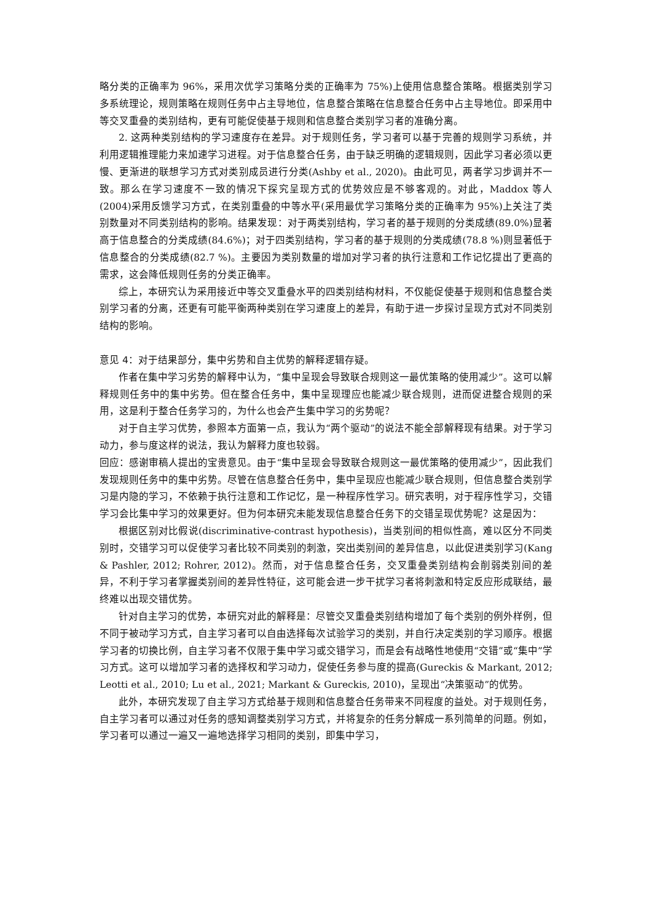略分类的正确率为 96%，采用次优学习策略分类的正确率为 75%)上使用信息整合策略。根据类别学习多系统理论，规则策略在规则任务中占主导地位，信息整合策略在信息整合任务中占主导地位。即采用中等交叉重叠的类别结构，更有可能促使基于规则和信息整合类别学习者的准确分离。
2. 这两种类别结构的学习速度存在差异。对于规则任务，学习者可以基于完善的规则学习系统，并利用逻辑推理能力来加速学习进程。对于信息整合任务，由于缺乏明确的逻辑规则，因此学习者必须以更慢、更渐进的联想学习方式对类别成员进行分类(Ashby et al., 2020)。由此可见，两者学习步调并不一致。那么在学习速度不一致的情况下探究呈现方式的优势效应是不够客观的。对此，Maddox 等人(2004)采用反馈学习方式，在类别重叠的中等水平(采用最优学习策略分类的正确率为 95%)上关注了类别数量对不同类别结构的影响。结果发现：对于两类别结构，学习者的基于规则的分类成绩(89.0%)显著高于信息整合的分类成绩(84.6%)；对于四类别结构，学习者的基于规则的分类成绩(78.8 %)则显著低于信息整合的分类成绩(82.7 %)。主要因为类别数量的增加对学习者的执行注意和工作记忆提出了更高的需求，这会降低规则任务的分类正确率。
综上，本研究认为采用接近中等交叉重叠水平的四类别结构材料，不仅能促使基于规则和信息整合类别学习者的分离，还更有可能平衡两种类别在学习速度上的差异，有助于进一步探讨呈现方式对不同类别结构的影响。
意见 4：对于结果部分，集中劣势和自主优势的解释逻辑存疑。
作者在集中学习劣势的解释中认为，“集中呈现会导致联合规则这一最优策略的使用减少”。这可以解释规则任务中的集中劣势。但在整合任务中，集中呈现理应也能减少联合规则，进而促进整合规则的采用，这是利于整合任务学习的，为什么也会产生集中学习的劣势呢？
对于自主学习优势，参照本方面第一点，我认为“两个驱动”的说法不能全部解释现有结果。对于学习动力，参与度这样的说法，我认为解释力度也较弱。
回应：感谢审稿人提出的宝贵意见。由于“集中呈现会导致联合规则这一最优策略的使用减少”，因此我们发现规则任务中的集中劣势。尽管在信息整合任务中，集中呈现应也能减少联合规则，但信息整合类别学习是内隐的学习，不依赖于执行注意和工作记忆，是一种程序性学习。研究表明，对于程序性学习，交错学习会比集中学习的效果更好。但为何本研究未能发现信息整合任务下的交错呈现优势呢？这是因为：
根据区别对比假说(discriminative-contrast hypothesis)，当类别间的相似性高，难以区分不同类别时，交错学习可以促使学习者比较不同类别的刺激，突出类别间的差异信息，以此促进类别学习(Kang & Pashler, 2012; Rohrer, 2012)。然而，对于信息整合任务，交叉重叠类别结构会削弱类别间的差异，不利于学习者掌握类别间的差异性特征，这可能会进一步干扰学习者将刺激和特定反应形成联结，最终难以出现交错优势。
针对自主学习的优势，本研究对此的解释是：尽管交叉重叠类别结构增加了每个类别的例外样例，但不同于被动学习方式，自主学习者可以自由选择每次试验学习的类别，并自行决定类别的学习顺序。根据学习者的切换比例，自主学习者不仅限于集中学习或交错学习，而是会有战略性地使用“交错”或“集中”学习方式。这可以增加学习者的选择权和学习动力，促使任务参与度的提高(Gureckis & Markant, 2012; Leotti et al., 2010; Lu et al., 2021; Markant & Gureckis, 2010)，呈现出“决策驱动”的优势。
此外，本研究发现了自主学习方式给基于规则和信息整合任务带来不同程度的益处。对于规则任务，自主学习者可以通过对任务的感知调整类别学习方式，并将复杂的任务分解成一系列简单的问题。例如，学习者可以通过一遍又一遍地选择学习相同的类别，即集中学习，